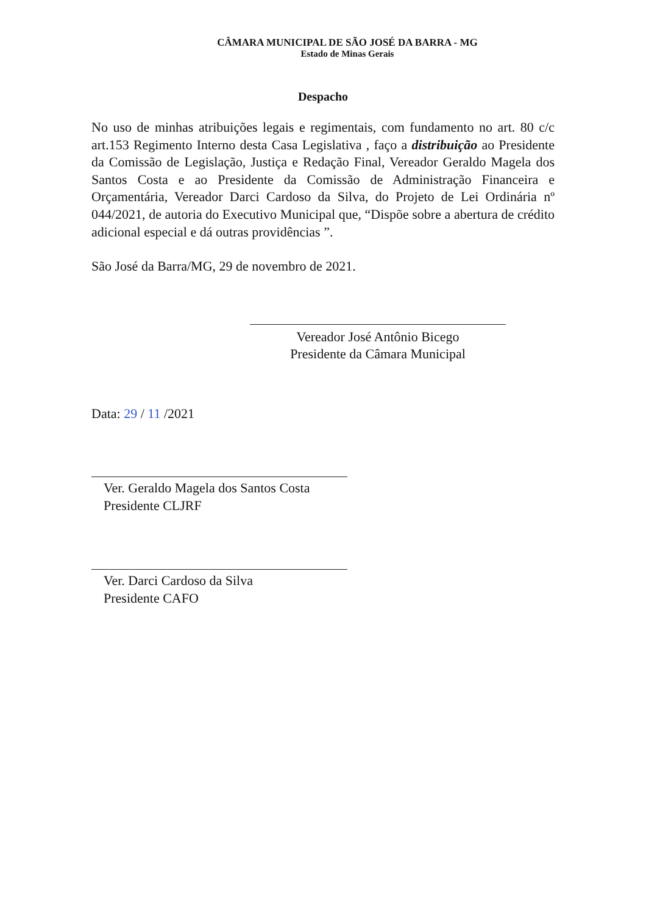CÂMARA MUNICIPAL DE SÃO JOSÉ DA BARRA - MG
Estado de Minas Gerais
Despacho
No uso de minhas atribuições legais e regimentais, com fundamento no art. 80 c/c art.153 Regimento Interno desta Casa Legislativa , faço a distribuição ao Presidente da Comissão de Legislação, Justiça e Redação Final, Vereador Geraldo Magela dos Santos Costa e ao Presidente da Comissão de Administração Financeira e Orçamentária, Vereador Darci Cardoso da Silva, do Projeto de Lei Ordinária nº 044/2021, de autoria do Executivo Municipal que, “Dispõe sobre a abertura de crédito adicional especial e dá outras providências ”.
São José da Barra/MG, 29 de novembro de 2021.
Vereador José Antônio Bicego
Presidente da Câmara Municipal
Data: 29 / 11 /2021
Ver. Geraldo Magela dos Santos Costa
Presidente CLJRF
Ver. Darci Cardoso da Silva
Presidente CAFO